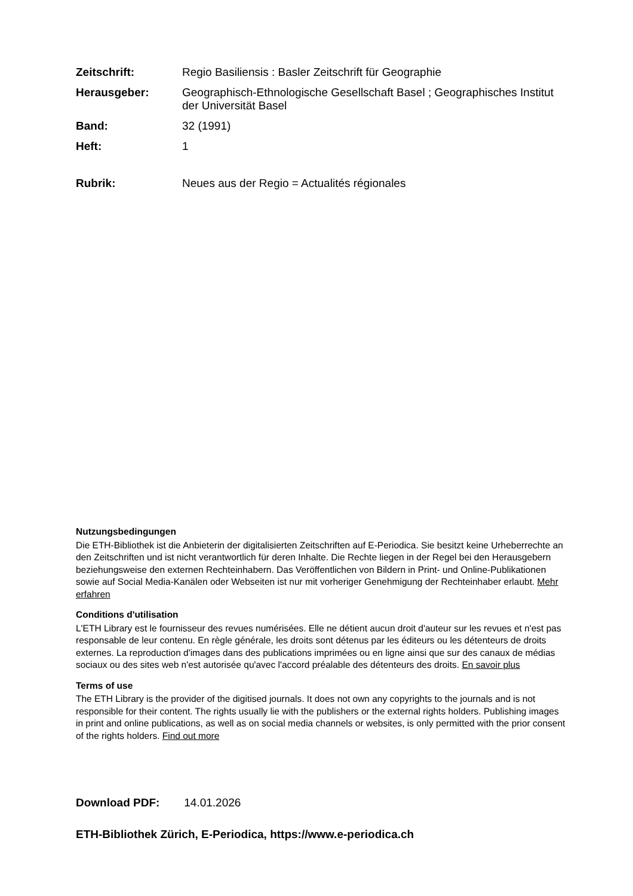Zeitschrift: Regio Basiliensis : Basler Zeitschrift für Geographie
Herausgeber: Geographisch-Ethnologische Gesellschaft Basel ; Geographisches Institut der Universität Basel
Band: 32 (1991)
Heft: 1
Rubrik: Neues aus der Regio = Actualités régionales
Nutzungsbedingungen
Die ETH-Bibliothek ist die Anbieterin der digitalisierten Zeitschriften auf E-Periodica. Sie besitzt keine Urheberrechte an den Zeitschriften und ist nicht verantwortlich für deren Inhalte. Die Rechte liegen in der Regel bei den Herausgebern beziehungsweise den externen Rechteinhabern. Das Veröffentlichen von Bildern in Print- und Online-Publikationen sowie auf Social Media-Kanälen oder Webseiten ist nur mit vorheriger Genehmigung der Rechteinhaber erlaubt. Mehr erfahren
Conditions d'utilisation
L'ETH Library est le fournisseur des revues numérisées. Elle ne détient aucun droit d'auteur sur les revues et n'est pas responsable de leur contenu. En règle générale, les droits sont détenus par les éditeurs ou les détenteurs de droits externes. La reproduction d'images dans des publications imprimées ou en ligne ainsi que sur des canaux de médias sociaux ou des sites web n'est autorisée qu'avec l'accord préalable des détenteurs des droits. En savoir plus
Terms of use
The ETH Library is the provider of the digitised journals. It does not own any copyrights to the journals and is not responsible for their content. The rights usually lie with the publishers or the external rights holders. Publishing images in print and online publications, as well as on social media channels or websites, is only permitted with the prior consent of the rights holders. Find out more
Download PDF: 14.01.2026
ETH-Bibliothek Zürich, E-Periodica, https://www.e-periodica.ch